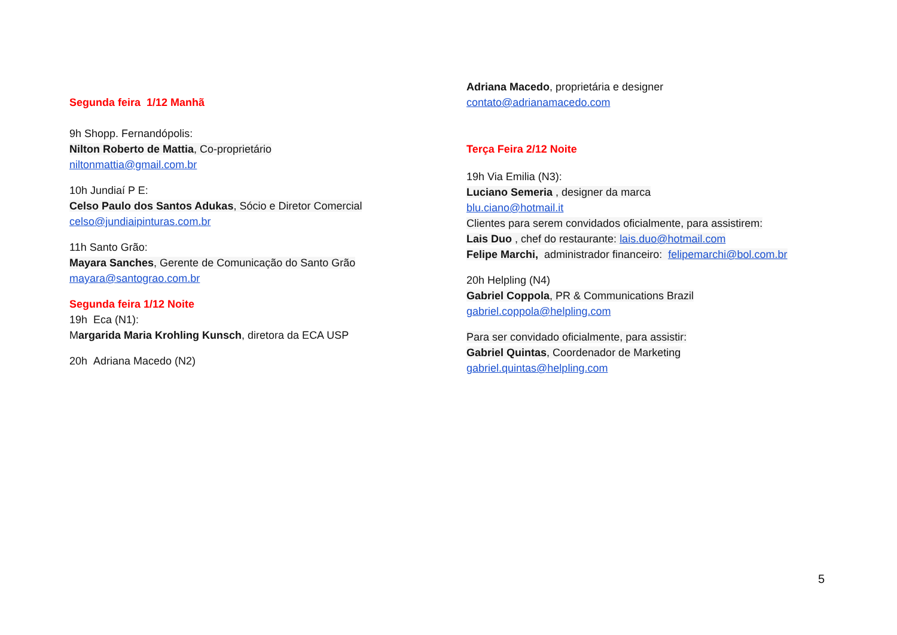Segunda feira 1/12 Manhã
9h Shopp. Fernandópolis:
Nilton Roberto de Mattia, Co-proprietário
niltonmattia@gmail.com.br
10h Jundiaí P E:
Celso Paulo dos Santos Adukas, Sócio e Diretor Comercial
celso@jundiaipinturas.com.br
11h Santo Grão:
Mayara Sanches, Gerente de Comunicação do Santo Grão
mayara@santograo.com.br
Segunda feira 1/12 Noite
19h Eca (N1):
Margarida Maria Krohling Kunsch, diretora da ECA USP
20h Adriana Macedo (N2)
Adriana Macedo, proprietária e designer
contato@adrianamacedo.com
Terça Feira 2/12 Noite
19h Via Emilia (N3):
Luciano Semeria , designer da marca
blu.ciano@hotmail.it
Clientes para serem convidados oficialmente, para assistirem:
Lais Duo , chef do restaurante: lais.duo@hotmail.com
Felipe Marchi, administrador financeiro: felipemarchi@bol.com.br
20h Helpling (N4)
Gabriel Coppola, PR & Communications Brazil
gabriel.coppola@helpling.com
Para ser convidado oficialmente, para assistir:
Gabriel Quintas, Coordenador de Marketing
gabriel.quintas@helpling.com
5